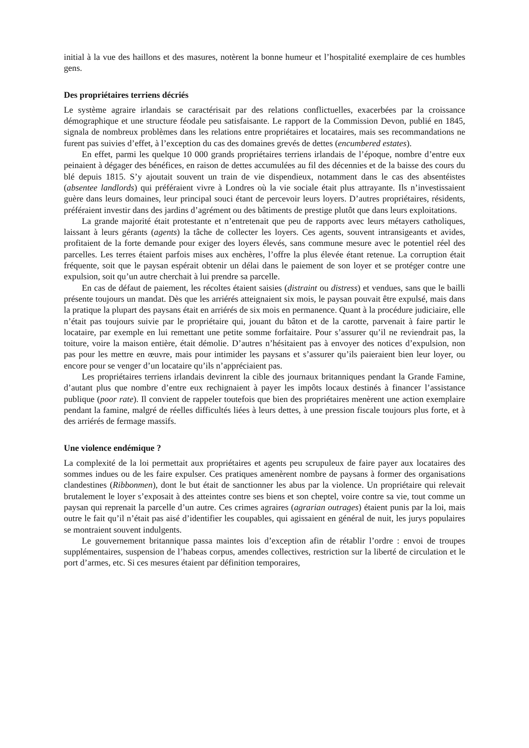initial à la vue des haillons et des masures, notèrent la bonne humeur et l’hospitalité exemplaire de ces humbles gens.
Des propriétaires terriens décriés
Le système agraire irlandais se caractérisait par des relations conflictuelles, exacerbées par la croissance démographique et une structure féodale peu satisfaisante. Le rapport de la Commission Devon, publié en 1845, signala de nombreux problèmes dans les relations entre propriétaires et locataires, mais ses recommandations ne furent pas suivies d’effet, à l’exception du cas des domaines grevés de dettes (encumbered estates).
En effet, parmi les quelque 10 000 grands propriétaires terriens irlandais de l’époque, nombre d’entre eux peinaient à dégager des bénéfices, en raison de dettes accumulées au fil des décennies et de la baisse des cours du blé depuis 1815. S’y ajoutait souvent un train de vie dispendieux, notamment dans le cas des absentéistes (absentee landlords) qui préféraient vivre à Londres où la vie sociale était plus attrayante. Ils n’investissaient guère dans leurs domaines, leur principal souci étant de percevoir leurs loyers. D’autres propriétaires, résidents, préféraient investir dans des jardins d’agrément ou des bâtiments de prestige plutôt que dans leurs exploitations.
La grande majorité était protestante et n’entretenait que peu de rapports avec leurs métayers catholiques, laissant à leurs gérants (agents) la tâche de collecter les loyers. Ces agents, souvent intransigeants et avides, profitaient de la forte demande pour exiger des loyers élevés, sans commune mesure avec le potentiel réel des parcelles. Les terres étaient parfois mises aux enchères, l’offre la plus élevée étant retenue. La corruption était fréquente, soit que le paysan espérait obtenir un délai dans le paiement de son loyer et se protéger contre une expulsion, soit qu’un autre cherchait à lui prendre sa parcelle.
En cas de défaut de paiement, les récoltes étaient saisies (distraint ou distress) et vendues, sans que le bailli présente toujours un mandat. Dès que les arriérés atteignaient six mois, le paysan pouvait être expulsé, mais dans la pratique la plupart des paysans était en arriérés de six mois en permanence. Quant à la procédure judiciaire, elle n’était pas toujours suivie par le propriétaire qui, jouant du bâton et de la carotte, parvenait à faire partir le locataire, par exemple en lui remettant une petite somme forfaitaire. Pour s’assurer qu’il ne reviendrait pas, la toiture, voire la maison entière, était démolie. D’autres n’hésitaient pas à envoyer des notices d’expulsion, non pas pour les mettre en œuvre, mais pour intimider les paysans et s’assurer qu’ils paieraient bien leur loyer, ou encore pour se venger d’un locataire qu’ils n’appréciaient pas.
Les propriétaires terriens irlandais devinrent la cible des journaux britanniques pendant la Grande Famine, d’autant plus que nombre d’entre eux rechignaient à payer les impôts locaux destinés à financer l’assistance publique (poor rate). Il convient de rappeler toutefois que bien des propriétaires menèrent une action exemplaire pendant la famine, malgré de réelles difficultés liées à leurs dettes, à une pression fiscale toujours plus forte, et à des arriérés de fermage massifs.
Une violence endémique ?
La complexité de la loi permettait aux propriétaires et agents peu scrupuleux de faire payer aux locataires des sommes indues ou de les faire expulser. Ces pratiques amenèrent nombre de paysans à former des organisations clandestines (Ribbonmen), dont le but était de sanctionner les abus par la violence. Un propriétaire qui relevait brutalement le loyer s’exposait à des atteintes contre ses biens et son cheptel, voire contre sa vie, tout comme un paysan qui reprenait la parcelle d’un autre. Ces crimes agraires (agrarian outrages) étaient punis par la loi, mais outre le fait qu’il n’était pas aisé d’identifier les coupables, qui agissaient en général de nuit, les jurys populaires se montraient souvent indulgents.
Le gouvernement britannique passa maintes lois d’exception afin de rétablir l’ordre : envoi de troupes supplémentaires, suspension de l’habeas corpus, amendes collectives, restriction sur la liberté de circulation et le port d’armes, etc. Si ces mesures étaient par définition temporaires,